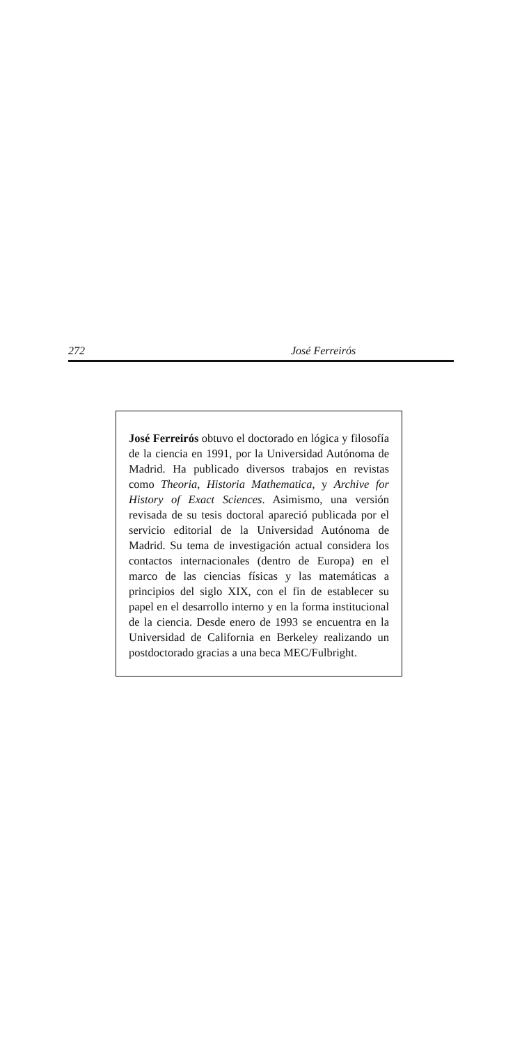272 José Ferreirós
José Ferreirós obtuvo el doctorado en lógica y filosofía de la ciencia en 1991, por la Universidad Autónoma de Madrid. Ha publicado diversos trabajos en revistas como Theoria, Historia Mathematica, y Archive for History of Exact Sciences. Asimismo, una versión revisada de su tesis doctoral apareció publicada por el servicio editorial de la Universidad Autónoma de Madrid. Su tema de investigación actual considera los contactos internacionales (dentro de Europa) en el marco de las ciencias físicas y las matemáticas a principios del siglo XIX, con el fin de establecer su papel en el desarrollo interno y en la forma institucional de la ciencia. Desde enero de 1993 se encuentra en la Universidad de California en Berkeley realizando un postdoctorado gracias a una beca MEC/Fulbright.